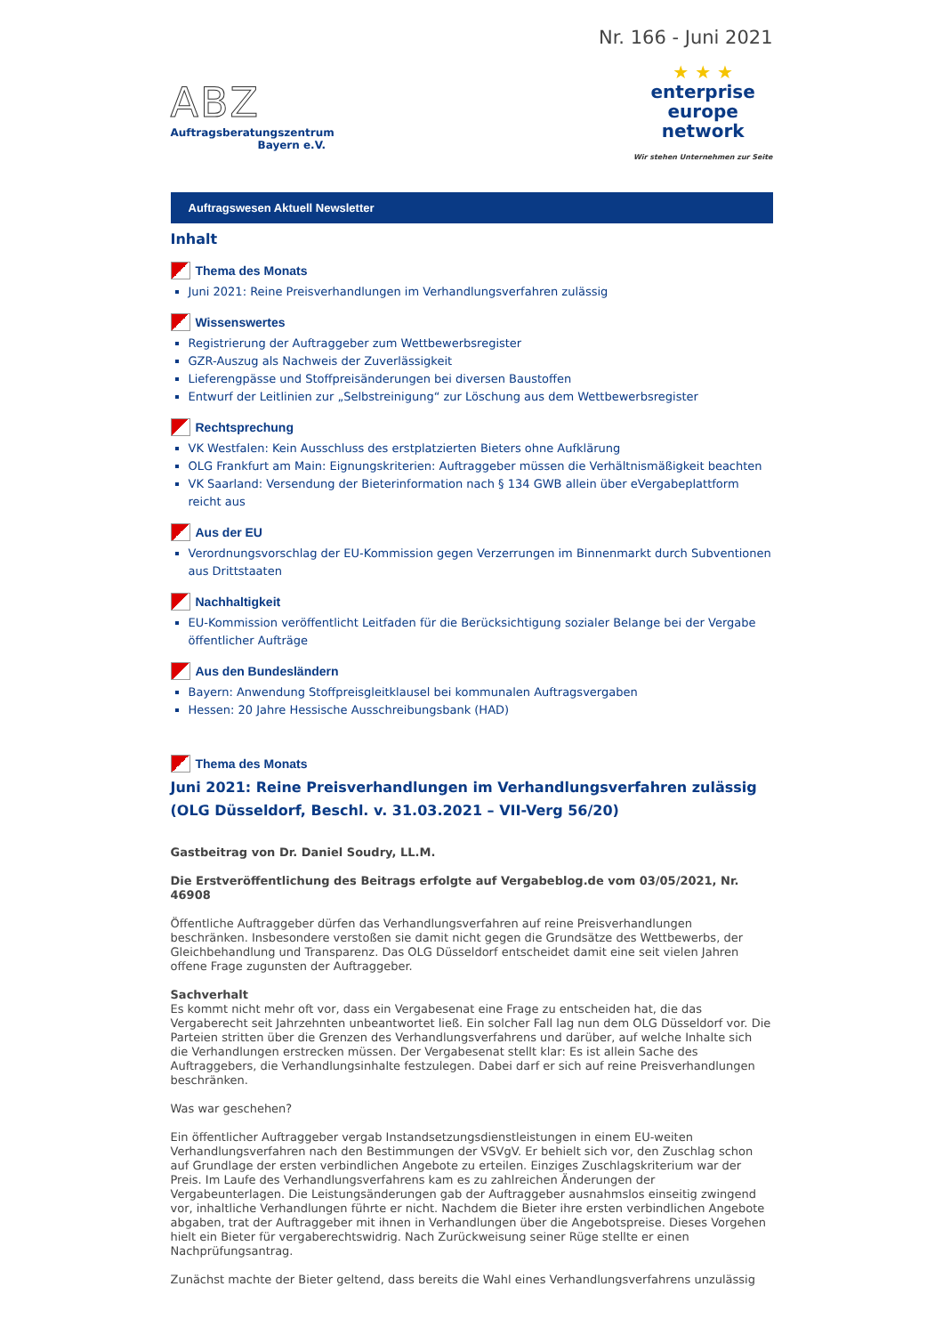Nr. 166 - Juni 2021
ABZ
Auftragsberatungszentrum
Bayern e.V.
★ ★ ★
enterprise
europe
network
Wir stehen Unternehmen zur Seite
Auftragswesen Aktuell Newsletter
Inhalt
Thema des Monats
Juni 2021: Reine Preisverhandlungen im Verhandlungsverfahren zulässig
Wissenswertes
Registrierung der Auftraggeber zum Wettbewerbsregister
GZR-Auszug als Nachweis der Zuverlässigkeit
Lieferengpässe und Stoffpreisänderungen bei diversen Baustoffen
Entwurf der Leitlinien zur „Selbstreinigung“ zur Löschung aus dem Wettbewerbsregister
Rechtsprechung
VK Westfalen: Kein Ausschluss des erstplatzierten Bieters ohne Aufklärung
OLG Frankfurt am Main: Eignungskriterien: Auftraggeber müssen die Verhältnismäßigkeit beachten
VK Saarland: Versendung der Bieterinformation nach § 134 GWB allein über eVergabeplattform reicht aus
Aus der EU
Verordnungsvorschlag der EU-Kommission gegen Verzerrungen im Binnenmarkt durch Subventionen aus Drittstaaten
Nachhaltigkeit
EU-Kommission veröffentlicht Leitfaden für die Berücksichtigung sozialer Belange bei der Vergabe öffentlicher Aufträge
Aus den Bundesländern
Bayern: Anwendung Stoffpreisgleitklausel bei kommunalen Auftragsvergaben
Hessen: 20 Jahre Hessische Ausschreibungsbank (HAD)
Thema des Monats
Juni 2021: Reine Preisverhandlungen im Verhandlungsverfahren zulässig (OLG Düsseldorf, Beschl. v. 31.03.2021 – VII-Verg 56/20)
Gastbeitrag von Dr. Daniel Soudry, LL.M.
Die Erstveröffentlichung des Beitrags erfolgte auf Vergabeblog.de vom 03/05/2021, Nr. 46908
Öffentliche Auftraggeber dürfen das Verhandlungsverfahren auf reine Preisverhandlungen beschränken. Insbesondere verstoßen sie damit nicht gegen die Grundsätze des Wettbewerbs, der Gleichbehandlung und Transparenz. Das OLG Düsseldorf entscheidet damit eine seit vielen Jahren offene Frage zugunsten der Auftraggeber.
Sachverhalt
Es kommt nicht mehr oft vor, dass ein Vergabesenat eine Frage zu entscheiden hat, die das Vergaberecht seit Jahrzehnten unbeantwortet ließ. Ein solcher Fall lag nun dem OLG Düsseldorf vor. Die Parteien stritten über die Grenzen des Verhandlungsverfahrens und darüber, auf welche Inhalte sich die Verhandlungen erstrecken müssen. Der Vergabesenat stellt klar: Es ist allein Sache des Auftraggebers, die Verhandlungsinhalte festzulegen. Dabei darf er sich auf reine Preisverhandlungen beschränken.
Was war geschehen?
Ein öffentlicher Auftraggeber vergab Instandsetzungsdienstleistungen in einem EU-weiten Verhandlungsverfahren nach den Bestimmungen der VSVgV. Er behielt sich vor, den Zuschlag schon auf Grundlage der ersten verbindlichen Angebote zu erteilen. Einziges Zuschlagskriterium war der Preis. Im Laufe des Verhandlungsverfahrens kam es zu zahlreichen Änderungen der Vergabeunterlagen. Die Leistungsänderungen gab der Auftraggeber ausnahmslos einseitig zwingend vor, inhaltliche Verhandlungen führte er nicht. Nachdem die Bieter ihre ersten verbindlichen Angebote abgaben, trat der Auftraggeber mit ihnen in Verhandlungen über die Angebotspreise. Dieses Vorgehen hielt ein Bieter für vergaberechtswidrig. Nach Zurückweisung seiner Rüge stellte er einen Nachprüfungsantrag.
Zunächst machte der Bieter geltend, dass bereits die Wahl eines Verhandlungsverfahrens unzulässig